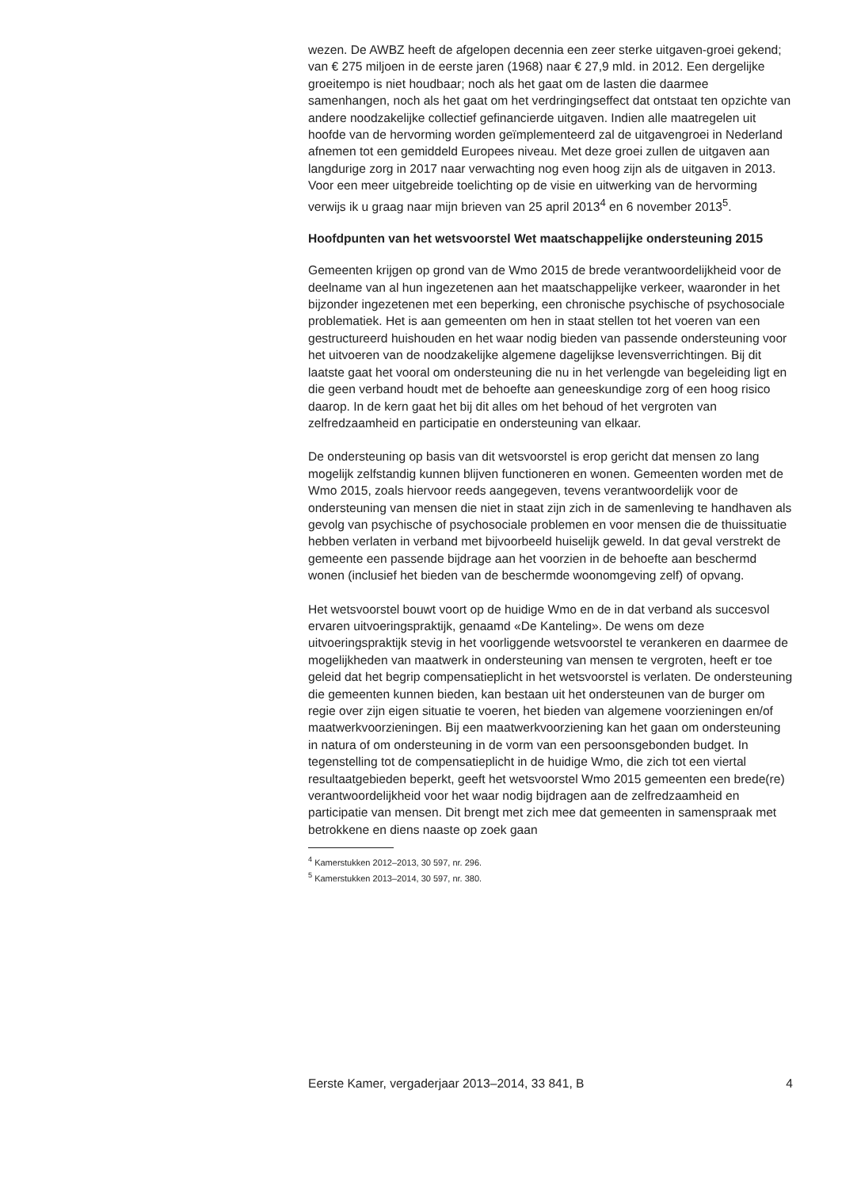wezen. De AWBZ heeft de afgelopen decennia een zeer sterke uitgaven-groei gekend; van € 275 miljoen in de eerste jaren (1968) naar € 27,9 mld. in 2012. Een dergelijke groeitempo is niet houdbaar; noch als het gaat om de lasten die daarmee samenhangen, noch als het gaat om het verdringingseffect dat ontstaat ten opzichte van andere noodzakelijke collectief gefinancierde uitgaven. Indien alle maatregelen uit hoofde van de hervorming worden geïmplementeerd zal de uitgavengroei in Nederland afnemen tot een gemiddeld Europees niveau. Met deze groei zullen de uitgaven aan langdurige zorg in 2017 naar verwachting nog even hoog zijn als de uitgaven in 2013.
Voor een meer uitgebreide toelichting op de visie en uitwerking van de hervorming verwijs ik u graag naar mijn brieven van 25 april 2013<sup>4</sup> en 6 november 2013<sup>5</sup>.
Hoofdpunten van het wetsvoorstel Wet maatschappelijke ondersteuning 2015
Gemeenten krijgen op grond van de Wmo 2015 de brede verantwoordelijkheid voor de deelname van al hun ingezetenen aan het maatschappelijke verkeer, waaronder in het bijzonder ingezetenen met een beperking, een chronische psychische of psychosociale problematiek. Het is aan gemeenten om hen in staat stellen tot het voeren van een gestructureerd huishouden en het waar nodig bieden van passende ondersteuning voor het uitvoeren van de noodzakelijke algemene dagelijkse levensverrichtingen. Bij dit laatste gaat het vooral om ondersteuning die nu in het verlengde van begeleiding ligt en die geen verband houdt met de behoefte aan geneeskundige zorg of een hoog risico daarop. In de kern gaat het bij dit alles om het behoud of het vergroten van zelfredzaamheid en participatie en ondersteuning van elkaar.
De ondersteuning op basis van dit wetsvoorstel is erop gericht dat mensen zo lang mogelijk zelfstandig kunnen blijven functioneren en wonen. Gemeenten worden met de Wmo 2015, zoals hiervoor reeds aangegeven, tevens verantwoordelijk voor de ondersteuning van mensen die niet in staat zijn zich in de samenleving te handhaven als gevolg van psychische of psychosociale problemen en voor mensen die de thuissituatie hebben verlaten in verband met bijvoorbeeld huiselijk geweld. In dat geval verstrekt de gemeente een passende bijdrage aan het voorzien in de behoefte aan beschermd wonen (inclusief het bieden van de beschermde woonomgeving zelf) of opvang.
Het wetsvoorstel bouwt voort op de huidige Wmo en de in dat verband als succesvol ervaren uitvoeringspraktijk, genaamd «De Kanteling». De wens om deze uitvoeringspraktijk stevig in het voorliggende wetsvoorstel te verankeren en daarmee de mogelijkheden van maatwerk in ondersteuning van mensen te vergroten, heeft er toe geleid dat het begrip compensatieplicht in het wetsvoorstel is verlaten. De ondersteuning die gemeenten kunnen bieden, kan bestaan uit het ondersteunen van de burger om regie over zijn eigen situatie te voeren, het bieden van algemene voorzieningen en/of maatwerkvoorzieningen. Bij een maatwerkvoorziening kan het gaan om ondersteuning in natura of om ondersteuning in de vorm van een persoonsgebonden budget. In tegenstelling tot de compensatieplicht in de huidige Wmo, die zich tot een viertal resultaatgebieden beperkt, geeft het wetsvoorstel Wmo 2015 gemeenten een brede(re) verantwoordelijkheid voor het waar nodig bijdragen aan de zelfredzaamheid en participatie van mensen. Dit brengt met zich mee dat gemeenten in samenspraak met betrokkene en diens naaste op zoek gaan
<sup>4</sup> Kamerstukken 2012–2013, 30 597, nr. 296.
<sup>5</sup> Kamerstukken 2013–2014, 30 597, nr. 380.
Eerste Kamer, vergaderjaar 2013–2014, 33 841, B 4